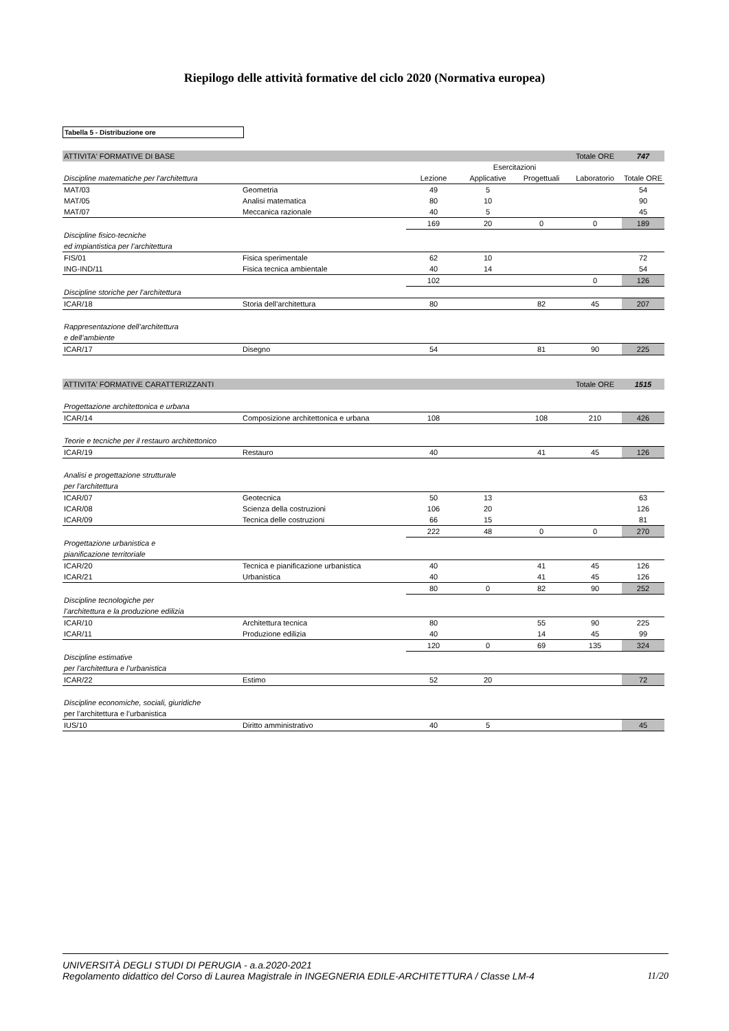Riepilogo delle attività formative del ciclo 2020 (Normativa europea)
Tabella 5 - Distribuzione ore
| ATTIVITA' FORMATIVE DI BASE | | | | | Totale ORE | 747 |
| | | | Esercitazioni | | | |
| Discipline matematiche per l'architettura | | Lezione | Applicative | Progettuali | Laboratorio | Totale ORE |
| MAT/03 | Geometria | 49 | 5 | | | 54 |
| MAT/05 | Analisi matematica | 80 | 10 | | | 90 |
| MAT/07 | Meccanica razionale | 40 | 5 | | | 45 |
| | | 169 | 20 | 0 | 0 | 189 |
| Discipline fisico-tecniche | | | | | | |
| ed impiantistica per l’architettura | | | | | | |
| FIS/01 | Fisica sperimentale | 62 | 10 | | | 72 |
| ING-IND/11 | Fisica tecnica ambientale | 40 | 14 | | | 54 |
| | | 102 | | | 0 | 126 |
| Discipline storiche per l’architettura | | | | | | |
| ICAR/18 | Storia dell’architettura | 80 | | 82 | 45 | 207 |
| Rappresentazione dell’architettura | | | | | | |
| e dell’ambiente | | | | | | |
| ICAR/17 | Disegno | 54 | | 81 | 90 | 225 |
| ATTIVITA' FORMATIVE CARATTERIZZANTI | | | | | Totale ORE | 1515 |
| Progettazione architettonica e urbana | | | | | | |
| ICAR/14 | Composizione architettonica e urbana | 108 | | 108 | 210 | 426 |
| Teorie e tecniche per il restauro architettonico | | | | | | |
| ICAR/19 | Restauro | 40 | | 41 | 45 | 126 |
| Analisi e progettazione strutturale | | | | | | |
| per l’architettura | | | | | | |
| ICAR/07 | Geotecnica | 50 | 13 | | | 63 |
| ICAR/08 | Scienza della costruzioni | 106 | 20 | | | 126 |
| ICAR/09 | Tecnica delle costruzioni | 66 | 15 | | | 81 |
| | | 222 | 48 | 0 | 0 | 270 |
| Progettazione urbanistica e | | | | | | |
| pianificazione territoriale | | | | | | |
| ICAR/20 | Tecnica e pianificazione urbanistica | 40 | | 41 | 45 | 126 |
| ICAR/21 | Urbanistica | 40 | | 41 | 45 | 126 |
| | | 80 | 0 | 82 | 90 | 252 |
| Discipline tecnologiche per | | | | | | |
| l’architettura e la produzione edilizia | | | | | | |
| ICAR/10 | Architettura tecnica | 80 | | 55 | 90 | 225 |
| ICAR/11 | Produzione edilizia | 40 | | 14 | 45 | 99 |
| | | 120 | 0 | 69 | 135 | 324 |
| Discipline estimative | | | | | | |
| per l’architettura e l’urbanistica | | | | | | |
| ICAR/22 | Estimo | 52 | 20 | | | 72 |
| Discipline economiche, sociali, giuridiche | | | | | | |
| per l’architettura e l’urbanistica | | | | | | |
| IUS/10 | Diritto amministrativo | 40 | 5 | | | 45 |
UNIVERSITÀ DEGLI STUDI DI PERUGIA - a.a.2020-2021
Regolamento didattico del Corso di Laurea Magistrale in INGEGNERIA EDILE-ARCHITETTURA / Classe LM-4 11/20